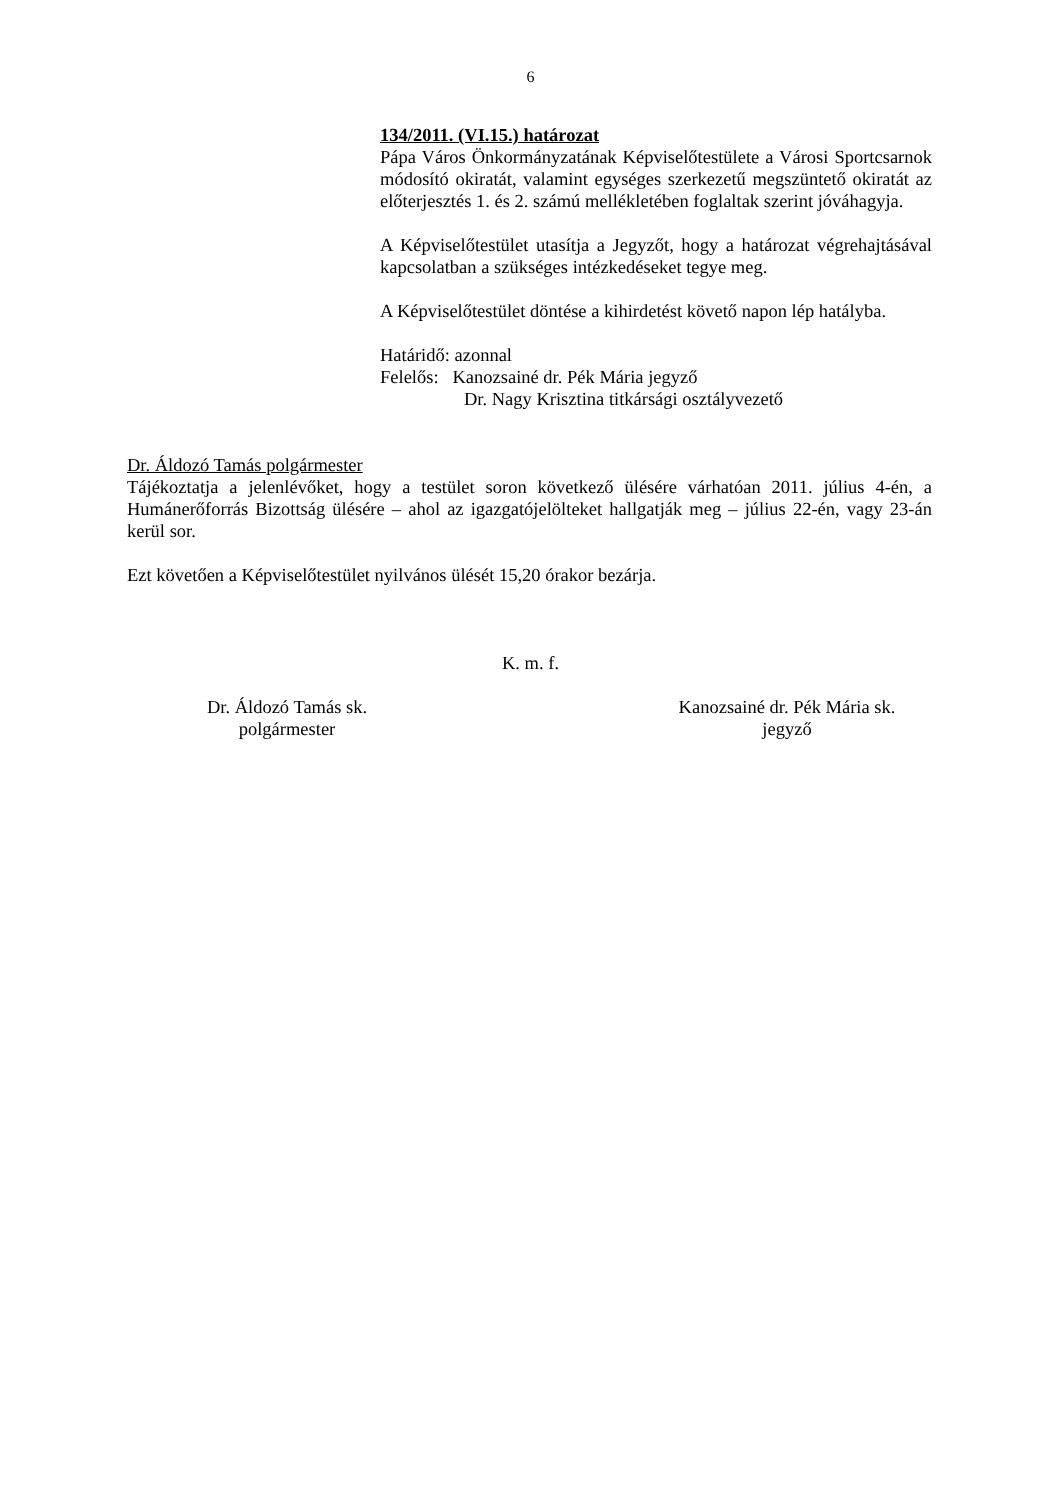6
134/2011. (VI.15.) határozat
Pápa Város Önkormányzatának Képviselőtestülete a Városi Sportcsarnok módosító okiratát, valamint egységes szerkezetű megszüntető okiratát az előterjesztés 1. és 2. számú mellékletében foglaltak szerint jóváhagyja.
A Képviselőtestület utasítja a Jegyzőt, hogy a határozat végrehajtásával kapcsolatban a szükséges intézkedéseket tegye meg.
A Képviselőtestület döntése a kihirdetést követő napon lép hatályba.
Határidő: azonnal
Felelős: Kanozsainé dr. Pék Mária jegyző
Dr. Nagy Krisztina titkársági osztályvezető
Dr. Áldozó Tamás polgármester
Tájékoztatja a jelenlévőket, hogy a testület soron következő ülésére várhatóan 2011. július 4-én, a Humánerőforrás Bizottság ülésére – ahol az igazgatójelölteket hallgatják meg – július 22-én, vagy 23-án kerül sor.
Ezt követően a Képviselőtestület nyilvános ülését 15,20 órakor bezárja.
K. m. f.
Dr. Áldozó Tamás sk.
polgármester
Kanozsainé dr. Pék Mária sk.
jegyző